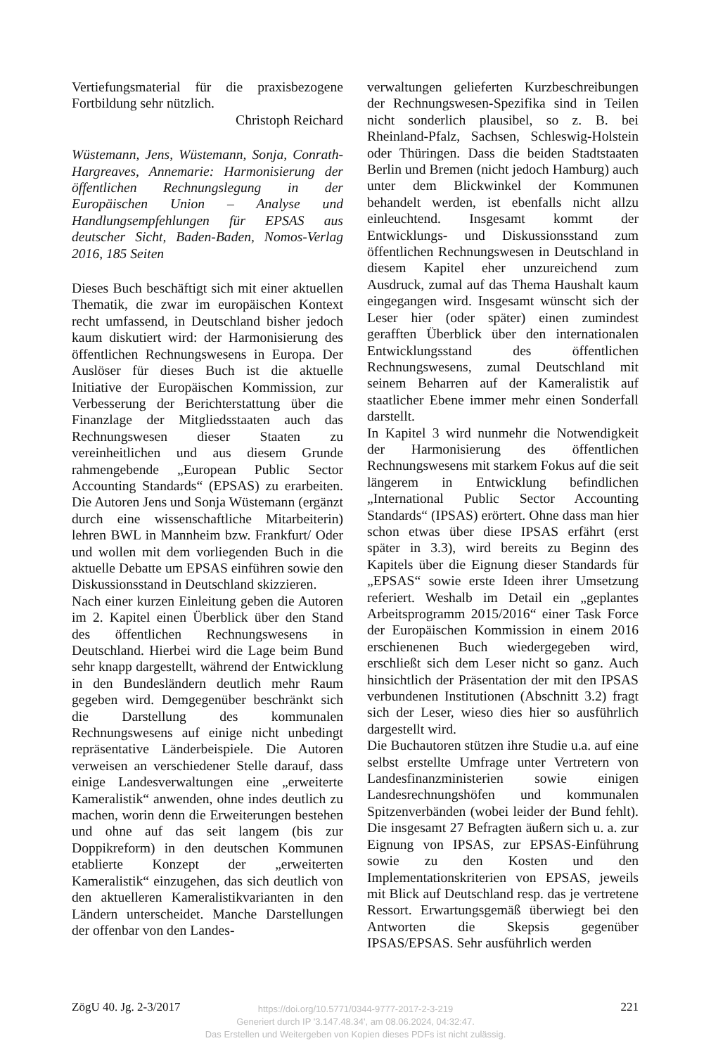Vertiefungsmaterial für die praxisbezogene Fortbildung sehr nützlich.
Christoph Reichard
Wüstemann, Jens, Wüstemann, Sonja, Conrath-Hargreaves, Annemarie: Harmonisierung der öffentlichen Rechnungslegung in der Europäischen Union – Analyse und Handlungsempfehlungen für EPSAS aus deutscher Sicht, Baden-Baden, Nomos-Verlag 2016, 185 Seiten
Dieses Buch beschäftigt sich mit einer aktuellen Thematik, die zwar im europäischen Kontext recht umfassend, in Deutschland bisher jedoch kaum diskutiert wird: der Harmonisierung des öffentlichen Rechnungswesens in Europa. Der Auslöser für dieses Buch ist die aktuelle Initiative der Europäischen Kommission, zur Verbesserung der Berichterstattung über die Finanzlage der Mitgliedsstaaten auch das Rechnungswesen dieser Staaten zu vereinheitlichen und aus diesem Grunde rahmengebende „European Public Sector Accounting Standards“ (EPSAS) zu erarbeiten. Die Autoren Jens und Sonja Wüstemann (ergänzt durch eine wissenschaftliche Mitarbeiterin) lehren BWL in Mannheim bzw. Frankfurt/ Oder und wollen mit dem vorliegenden Buch in die aktuelle Debatte um EPSAS einführen sowie den Diskussionsstand in Deutschland skizzieren.
Nach einer kurzen Einleitung geben die Autoren im 2. Kapitel einen Überblick über den Stand des öffentlichen Rechnungswesens in Deutschland. Hierbei wird die Lage beim Bund sehr knapp dargestellt, während der Entwicklung in den Bundesländern deutlich mehr Raum gegeben wird. Demgegenüber beschränkt sich die Darstellung des kommunalen Rechnungswesens auf einige nicht unbedingt repräsentative Länderbeispiele. Die Autoren verweisen an verschiedener Stelle darauf, dass einige Landesverwaltungen eine „erweiterte Kameralistik“ anwenden, ohne indes deutlich zu machen, worin denn die Erweiterungen bestehen und ohne auf das seit langem (bis zur Doppikreform) in den deutschen Kommunen etablierte Konzept der „erweiterten Kameralistik“ einzugehen, das sich deutlich von den aktuelleren Kameralistikvarianten in den Ländern unterscheidet. Manche Darstellungen der offenbar von den Landes-
verwaltungen gelieferten Kurzbeschreibungen der Rechnungswesen-Spezifika sind in Teilen nicht sonderlich plausibel, so z. B. bei Rheinland-Pfalz, Sachsen, Schleswig-Holstein oder Thüringen. Dass die beiden Stadtstaaten Berlin und Bremen (nicht jedoch Hamburg) auch unter dem Blickwinkel der Kommunen behandelt werden, ist ebenfalls nicht allzu einleuchtend. Insgesamt kommt der Entwicklungs- und Diskussionsstand zum öffentlichen Rechnungswesen in Deutschland in diesem Kapitel eher unzureichend zum Ausdruck, zumal auf das Thema Haushalt kaum eingegangen wird. Insgesamt wünscht sich der Leser hier (oder später) einen zumindest gerafften Überblick über den internationalen Entwicklungsstand des öffentlichen Rechnungswesens, zumal Deutschland mit seinem Beharren auf der Kameralistik auf staatlicher Ebene immer mehr einen Sonderfall darstellt.
In Kapitel 3 wird nunmehr die Notwendigkeit der Harmonisierung des öffentlichen Rechnungswesens mit starkem Fokus auf die seit längerem in Entwicklung befindlichen „International Public Sector Accounting Standards“ (IPSAS) erörtert. Ohne dass man hier schon etwas über diese IPSAS erfährt (erst später in 3.3), wird bereits zu Beginn des Kapitels über die Eignung dieser Standards für „EPSAS“ sowie erste Ideen ihrer Umsetzung referiert. Weshalb im Detail ein „geplantes Arbeitsprogramm 2015/2016“ einer Task Force der Europäischen Kommission in einem 2016 erschienenen Buch wiedergegeben wird, erschließt sich dem Leser nicht so ganz. Auch hinsichtlich der Präsentation der mit den IPSAS verbundenen Institutionen (Abschnitt 3.2) fragt sich der Leser, wieso dies hier so ausführlich dargestellt wird.
Die Buchautoren stützen ihre Studie u.a. auf eine selbst erstellte Umfrage unter Vertretern von Landesfinanzministerien sowie einigen Landesrechnungshöfen und kommunalen Spitzenverbänden (wobei leider der Bund fehlt). Die insgesamt 27 Befragten äußern sich u. a. zur Eignung von IPSAS, zur EPSAS-Einführung sowie zu den Kosten und den Implementationskriterien von EPSAS, jeweils mit Blick auf Deutschland resp. das je vertretene Ressort. Erwartungsgemäß überwiegt bei den Antworten die Skepsis gegenüber IPSAS/EPSAS. Sehr ausführlich werden
ZögU 40. Jg. 2-3/2017 221
https://doi.org/10.5771/0344-9777-2017-2-3-219
Generiert durch IP '3.147.48.34', am 08.06.2024, 04:32:47.
Das Erstellen und Weitergeben von Kopien dieses PDFs ist nicht zulässig.